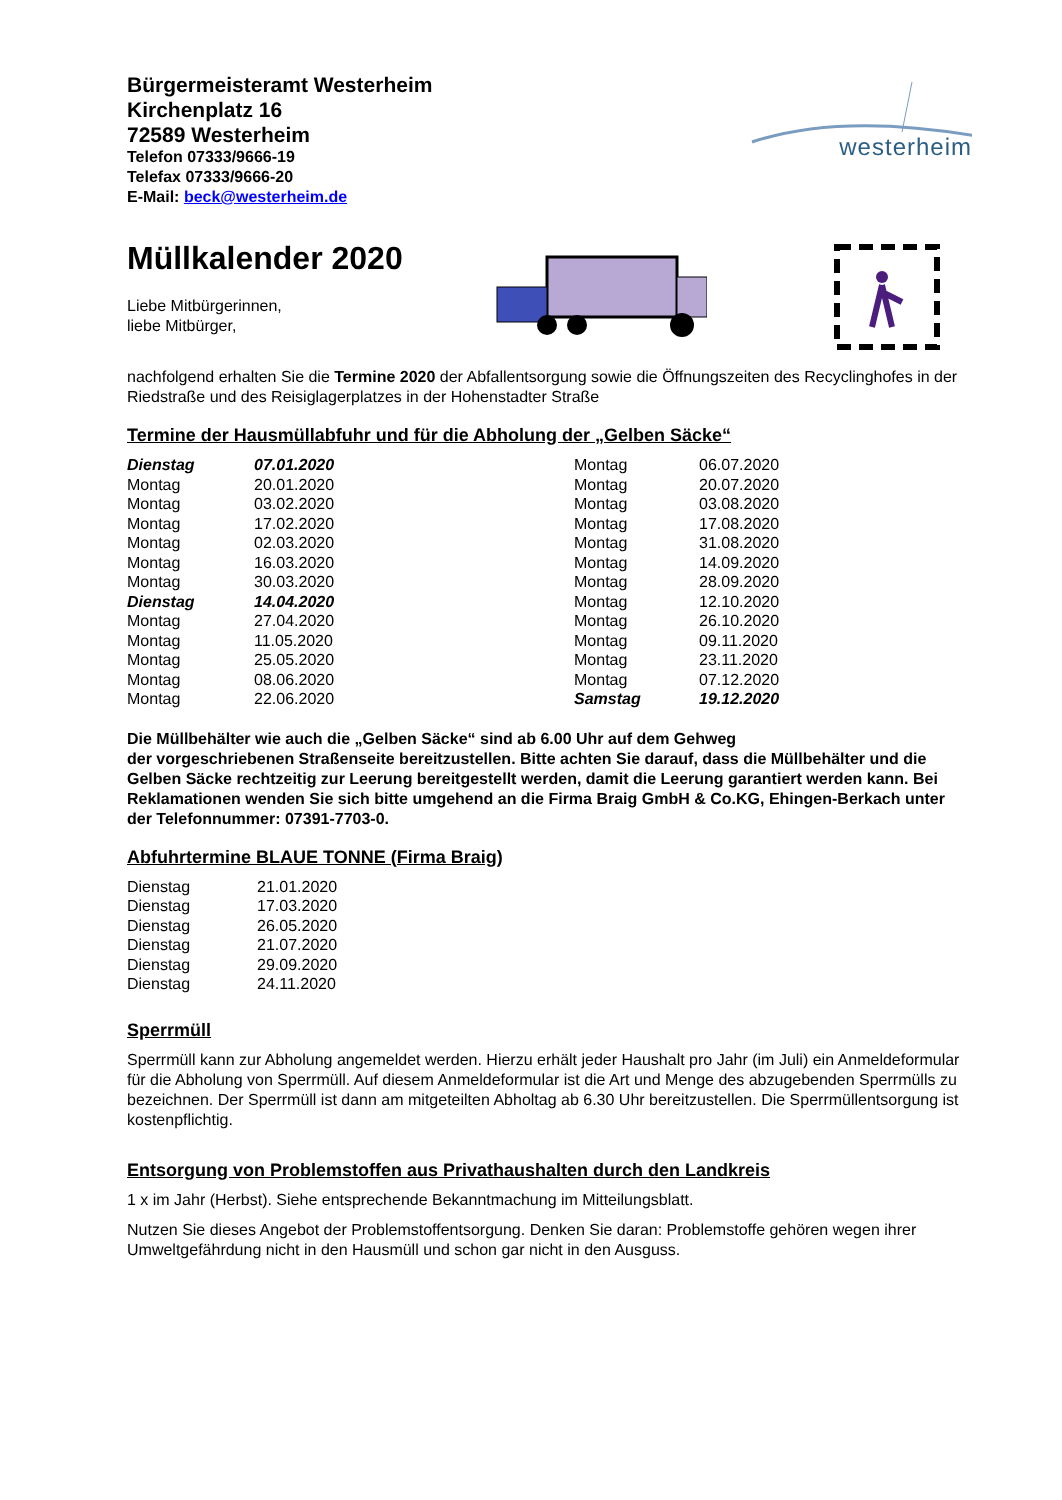Bürgermeisteramt Westerheim
Kirchenplatz 16
72589 Westerheim
Telefon 07333/9666-19
Telefax 07333/9666-20
E-Mail: beck@westerheim.de
westerheim
Müllkalender 2020
Liebe Mitbürgerinnen,
liebe Mitbürger,
nachfolgend erhalten Sie die Termine 2020 der Abfallentsorgung sowie die Öffnungszeiten des Recyclinghofes in der Riedstraße und des Reisiglagerplatzes in der Hohenstadter Straße
Termine der Hausmüllabfuhr und für die Abholung der „Gelben Säcke“
| Dienstag | 07.01.2020 | Montag | 06.07.2020 |
| Montag | 20.01.2020 | Montag | 20.07.2020 |
| Montag | 03.02.2020 | Montag | 03.08.2020 |
| Montag | 17.02.2020 | Montag | 17.08.2020 |
| Montag | 02.03.2020 | Montag | 31.08.2020 |
| Montag | 16.03.2020 | Montag | 14.09.2020 |
| Montag | 30.03.2020 | Montag | 28.09.2020 |
| Dienstag | 14.04.2020 | Montag | 12.10.2020 |
| Montag | 27.04.2020 | Montag | 26.10.2020 |
| Montag | 11.05.2020 | Montag | 09.11.2020 |
| Montag | 25.05.2020 | Montag | 23.11.2020 |
| Montag | 08.06.2020 | Montag | 07.12.2020 |
| Montag | 22.06.2020 | Samstag | 19.12.2020 |
Die Müllbehälter wie auch die „Gelben Säcke“ sind ab 6.00 Uhr auf dem Gehweg
der vorgeschriebenen Straßenseite bereitzustellen. Bitte achten Sie darauf, dass die Müllbehälter und die Gelben Säcke rechtzeitig zur Leerung bereitgestellt werden, damit die Leerung garantiert werden kann. Bei Reklamationen wenden Sie sich bitte umgehend an die Firma Braig GmbH & Co.KG, Ehingen-Berkach unter der Telefonnummer: 07391-7703-0.
Abfuhrtermine BLAUE TONNE (Firma Braig)
| Dienstag | 21.01.2020 |
| Dienstag | 17.03.2020 |
| Dienstag | 26.05.2020 |
| Dienstag | 21.07.2020 |
| Dienstag | 29.09.2020 |
| Dienstag | 24.11.2020 |
Sperrmüll
Sperrmüll kann zur Abholung angemeldet werden. Hierzu erhält jeder Haushalt pro Jahr (im Juli) ein Anmeldeformular für die Abholung von Sperrmüll. Auf diesem Anmeldeformular ist die Art und Menge des abzugebenden Sperrmülls zu bezeichnen. Der Sperrmüll ist dann am mitgeteilten Abholtag ab 6.30 Uhr bereitzustellen. Die Sperrmüllentsorgung ist kostenpflichtig.
Entsorgung von Problemstoffen aus Privathaushalten durch den Landkreis
1 x im Jahr (Herbst). Siehe entsprechende Bekanntmachung im Mitteilungsblatt.
Nutzen Sie dieses Angebot der Problemstoffentsorgung. Denken Sie daran: Problemstoffe gehören wegen ihrer Umweltgefährdung nicht in den Hausmüll und schon gar nicht in den Ausguss.